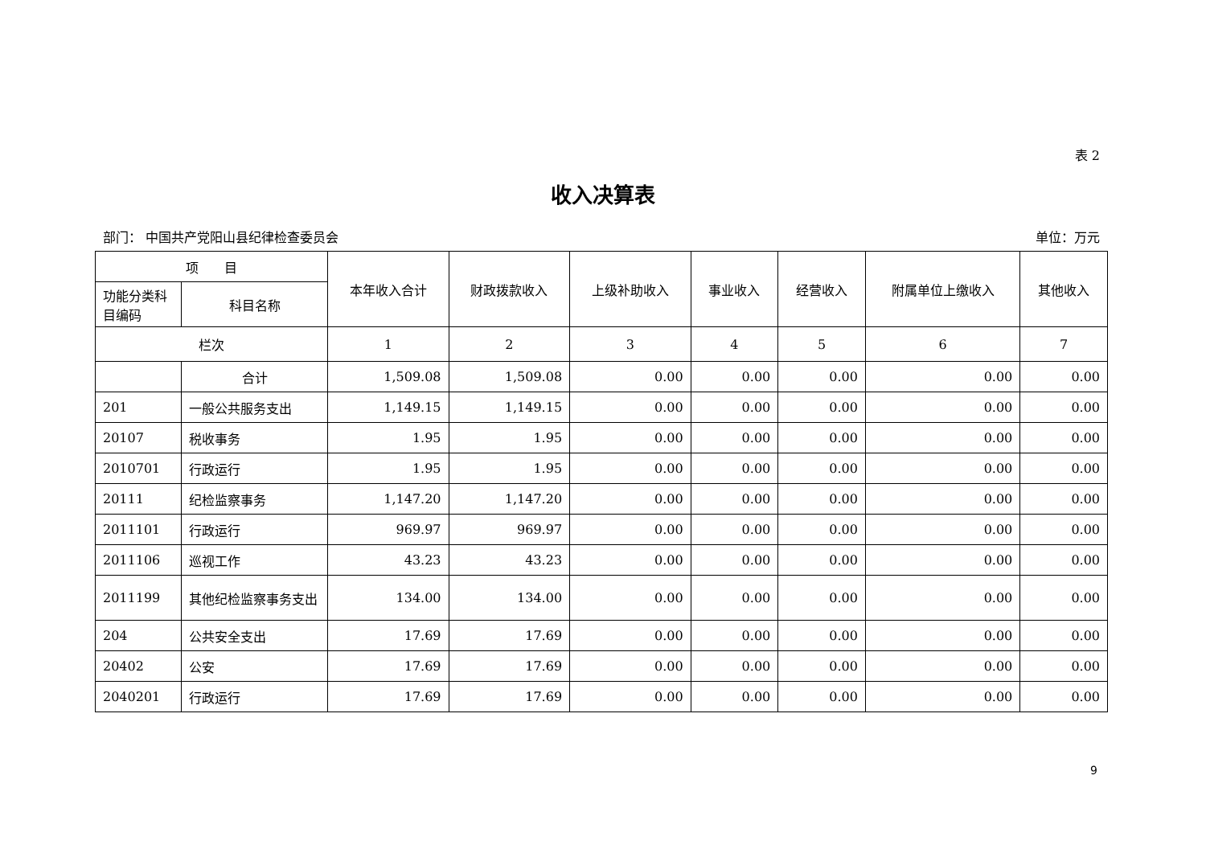表 2
收入决算表
部门： 中国共产党阳山县纪律检查委员会 单位：万元
| 项 目 | | 本年收入合计 | 财政拨款收入 | 上级补助收入 | 事业收入 | 经营收入 | 附属单位上缴收入 | 其他收入 |
| --- | --- | --- | --- | --- | --- | --- | --- | --- |
| 功能分类科目编码 | 科目名称 | | | | | | | |
| 栏次 | | 1 | 2 | 3 | 4 | 5 | 6 | 7 |
| | 合计 | 1,509.08 | 1,509.08 | 0.00 | 0.00 | 0.00 | 0.00 | 0.00 |
| 201 | 一般公共服务支出 | 1,149.15 | 1,149.15 | 0.00 | 0.00 | 0.00 | 0.00 | 0.00 |
| 20107 | 税收事务 | 1.95 | 1.95 | 0.00 | 0.00 | 0.00 | 0.00 | 0.00 |
| 2010701 | 行政运行 | 1.95 | 1.95 | 0.00 | 0.00 | 0.00 | 0.00 | 0.00 |
| 20111 | 纪检监察事务 | 1,147.20 | 1,147.20 | 0.00 | 0.00 | 0.00 | 0.00 | 0.00 |
| 2011101 | 行政运行 | 969.97 | 969.97 | 0.00 | 0.00 | 0.00 | 0.00 | 0.00 |
| 2011106 | 巡视工作 | 43.23 | 43.23 | 0.00 | 0.00 | 0.00 | 0.00 | 0.00 |
| 2011199 | 其他纪检监察事务支出 | 134.00 | 134.00 | 0.00 | 0.00 | 0.00 | 0.00 | 0.00 |
| 204 | 公共安全支出 | 17.69 | 17.69 | 0.00 | 0.00 | 0.00 | 0.00 | 0.00 |
| 20402 | 公安 | 17.69 | 17.69 | 0.00 | 0.00 | 0.00 | 0.00 | 0.00 |
| 2040201 | 行政运行 | 17.69 | 17.69 | 0.00 | 0.00 | 0.00 | 0.00 | 0.00 |
9